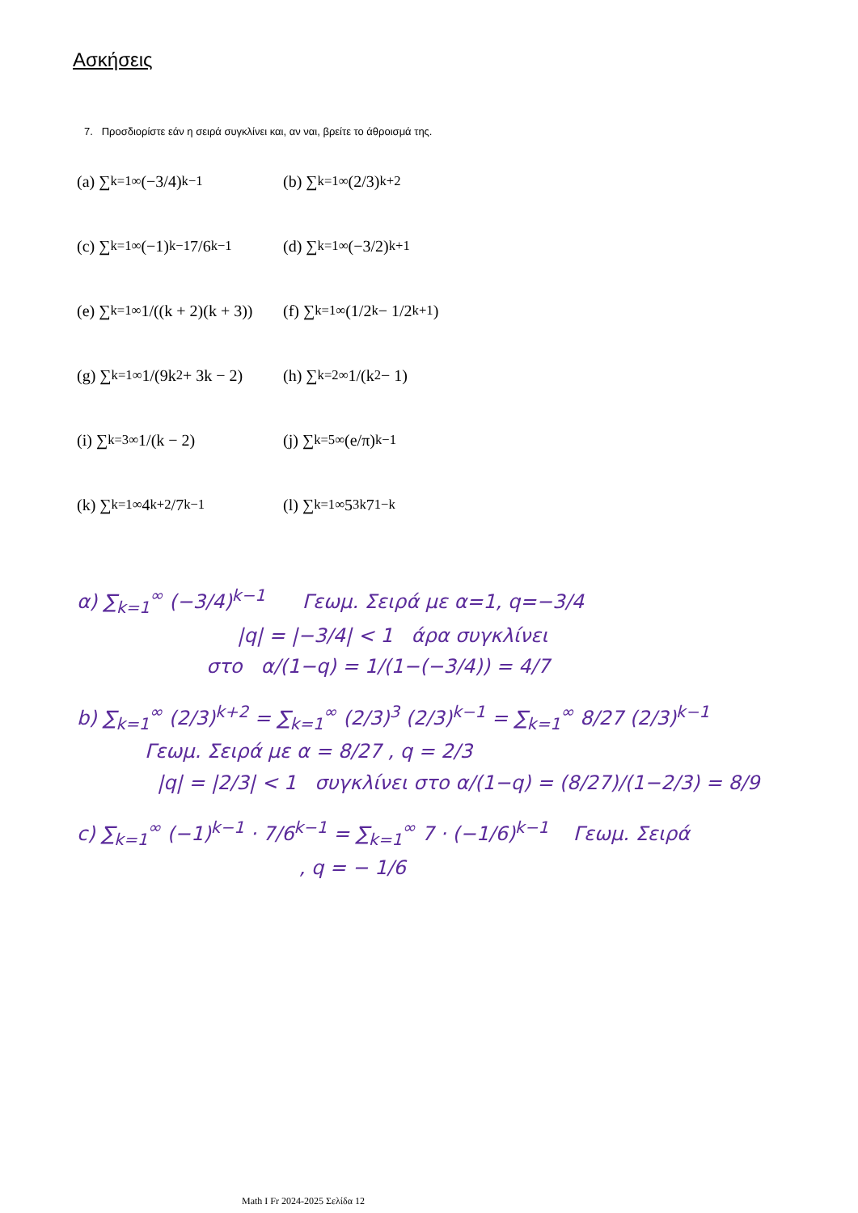Ασκήσεις
7. Προσδιορίστε εάν η σειρά συγκλίνει και, αν ναι, βρείτε το άθροισμά της.
(a) ∑<sub>k=1</sub><sup>∞</sup> (−3/4)<sup>k−1</sup>
(b) ∑<sub>k=1</sub><sup>∞</sup> (2/3)<sup>k+2</sup>
(c) ∑<sub>k=1</sub><sup>∞</sup> (−1)<sup>k−1</sup> 7/6<sup>k−1</sup>
(d) ∑<sub>k=1</sub><sup>∞</sup> (−3/2)<sup>k+1</sup>
(e) ∑<sub>k=1</sub><sup>∞</sup> 1/((k + 2)(k + 3))
(f) ∑<sub>k=1</sub><sup>∞</sup> (1/2<sup>k</sup> − 1/2<sup>k+1</sup>)
(g) ∑<sub>k=1</sub><sup>∞</sup> 1/(9k<sup>2</sup> + 3k − 2)
(h) ∑<sub>k=2</sub><sup>∞</sup> 1/(k<sup>2</sup> − 1)
(i) ∑<sub>k=3</sub><sup>∞</sup> 1/(k − 2)
(j) ∑<sub>k=5</sub><sup>∞</sup> (e/π)<sup>k−1</sup>
(k) ∑<sub>k=1</sub><sup>∞</sup> 4<sup>k+2</sup>/7<sup>k−1</sup>
(l) ∑<sub>k=1</sub><sup>∞</sup> 5<sup>3k</sup>7<sup>1−k</sup>
α) ∑<sub>k=1</sub><sup>∞</sup> (−3/4)<sup>k−1</sup> Γεωμ. Σειρά με α=1, q=−3/4
|q| = |−3/4| < 1 άρα συγκλίνει
στο α/(1−q) = 1/(1−(−3/4)) = 4/7
b) ∑<sub>k=1</sub><sup>∞</sup> (2/3)<sup>k+2</sup> = ∑<sub>k=1</sub><sup>∞</sup> (2/3)<sup>3</sup> (2/3)<sup>k−1</sup> = ∑<sub>k=1</sub><sup>∞</sup> 8/27 (2/3)<sup>k−1</sup>
Γεωμ. Σειρά με α = 8/27 , q = 2/3
|q| = |2/3| < 1 συγκλίνει στο α/(1−q) = (8/27)/(1−2/3) = 8/9
c) ∑<sub>k=1</sub><sup>∞</sup> (−1)<sup>k−1</sup> · 7/6<sup>k−1</sup> = ∑<sub>k=1</sub><sup>∞</sup> 7 · (−1/6)<sup>k−1</sup> Γεωμ. Σειρά
, q = − 1/6
Math I Fr 2024-2025 Σελίδα 12